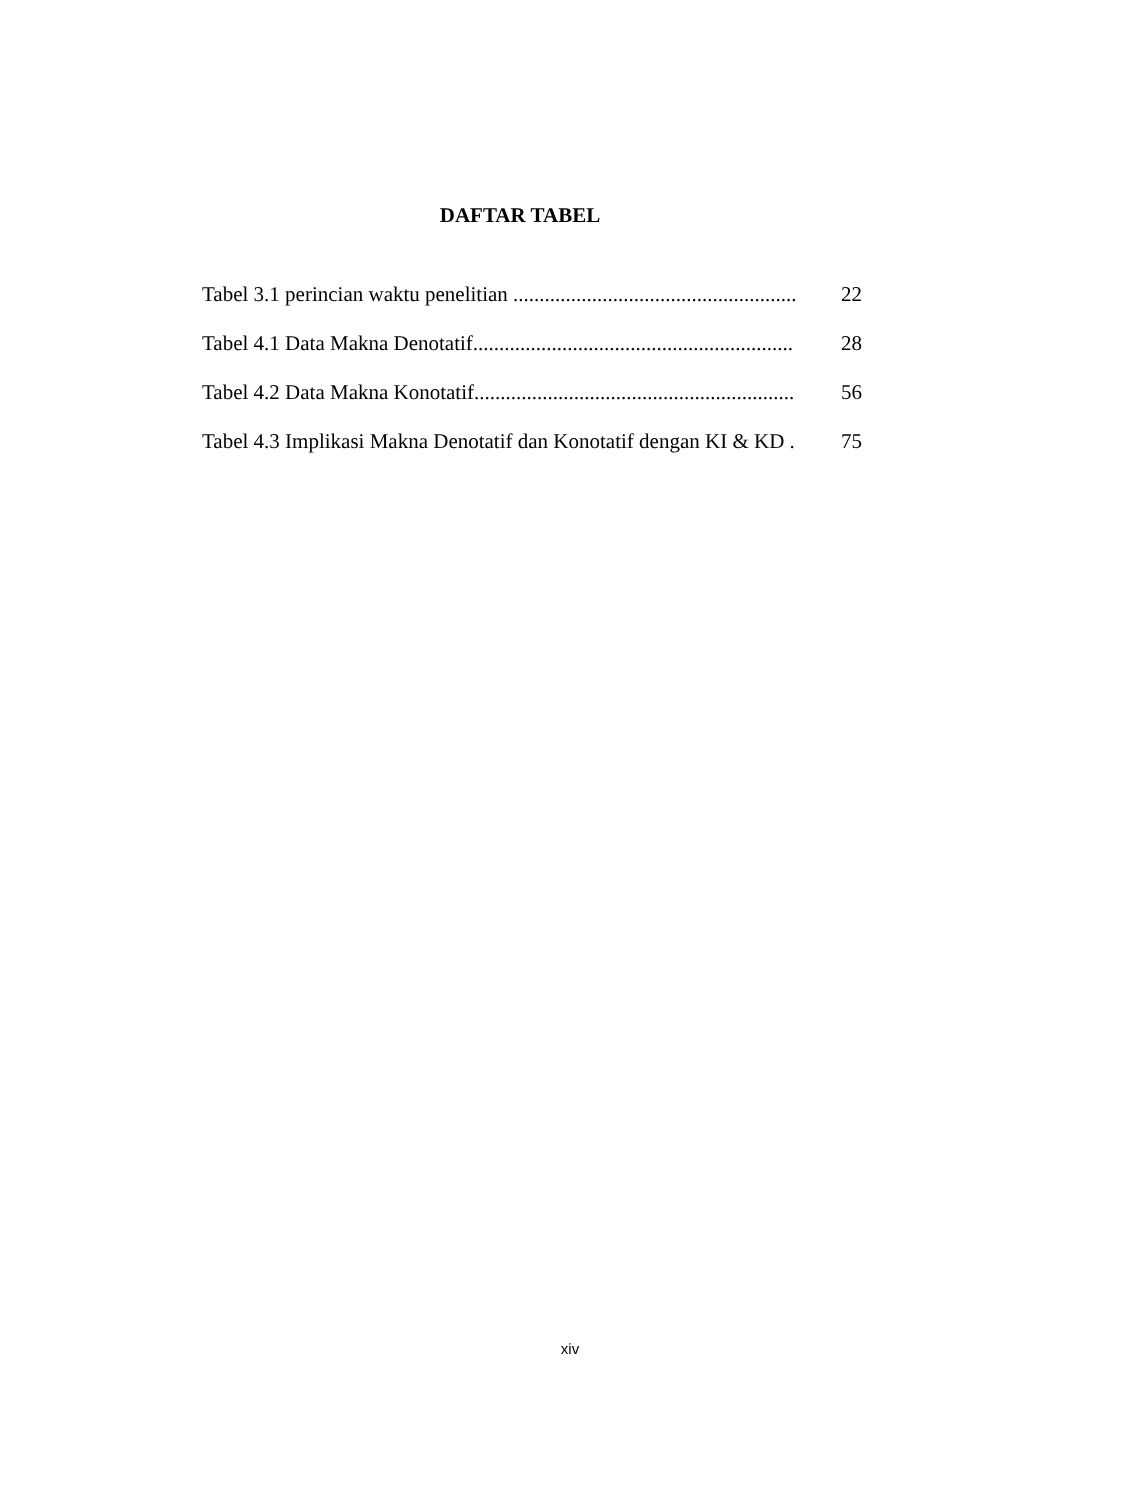DAFTAR TABEL
Tabel 3.1 perincian waktu penelitian ...................................................... 22
Tabel 4.1 Data Makna Denotatif............................................................. 28
Tabel 4.2 Data Makna Konotatif............................................................. 56
Tabel 4.3 Implikasi Makna Denotatif dan Konotatif dengan KI & KD . 75
xiv